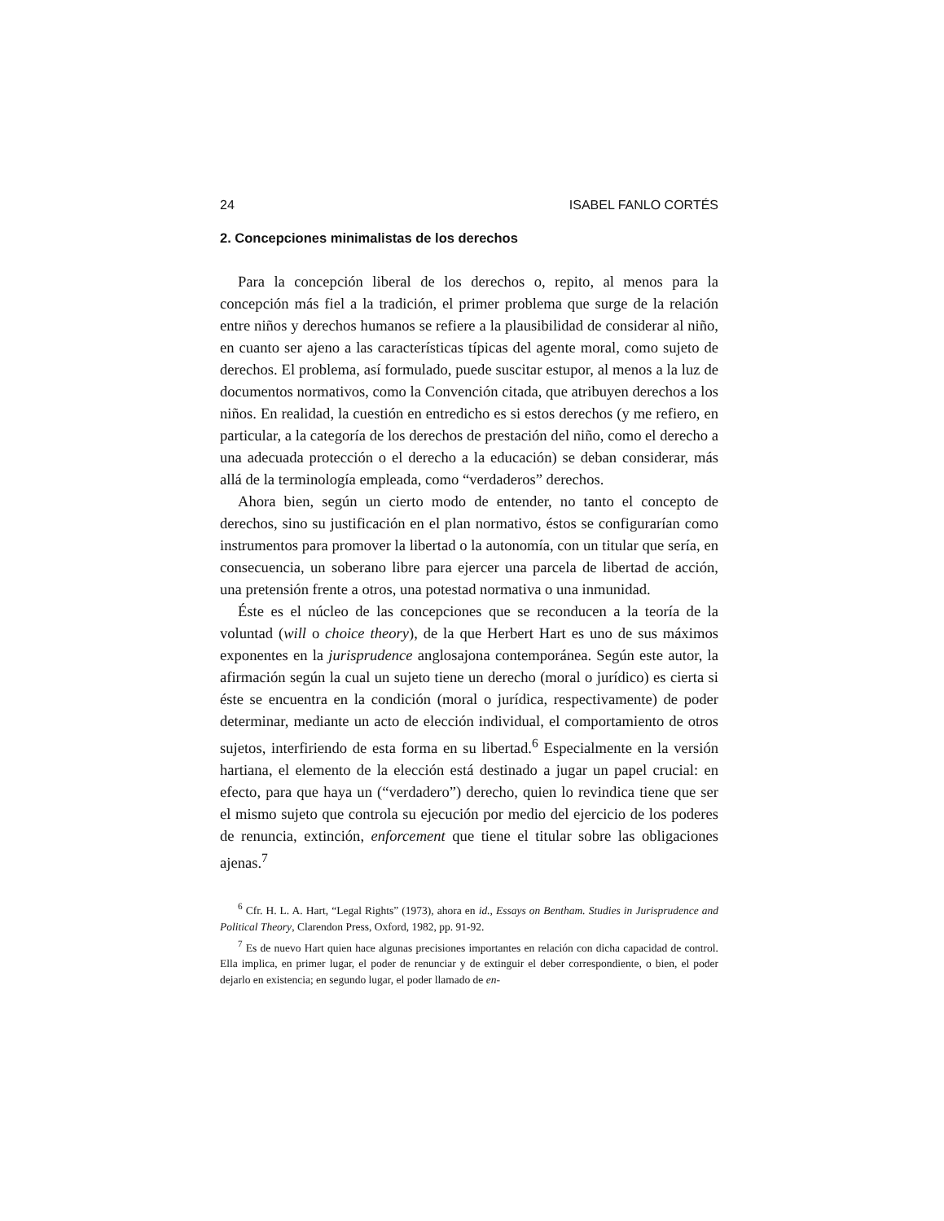24 ISABEL FANLO CORTÉS
2. Concepciones minimalistas de los derechos
Para la concepción liberal de los derechos o, repito, al menos para la concepción más fiel a la tradición, el primer problema que surge de la relación entre niños y derechos humanos se refiere a la plausibilidad de considerar al niño, en cuanto ser ajeno a las características típicas del agente moral, como sujeto de derechos. El problema, así formulado, puede suscitar estupor, al menos a la luz de documentos normativos, como la Convención citada, que atribuyen derechos a los niños. En realidad, la cuestión en entredicho es si estos derechos (y me refiero, en particular, a la categoría de los derechos de prestación del niño, como el derecho a una adecuada protección o el derecho a la educación) se deban considerar, más allá de la terminología empleada, como “verdaderos” derechos.
Ahora bien, según un cierto modo de entender, no tanto el concepto de derechos, sino su justificación en el plan normativo, éstos se configurarían como instrumentos para promover la libertad o la autonomía, con un titular que sería, en consecuencia, un soberano libre para ejercer una parcela de libertad de acción, una pretensión frente a otros, una potestad normativa o una inmunidad.
Éste es el núcleo de las concepciones que se reconducen a la teoría de la voluntad (will o choice theory), de la que Herbert Hart es uno de sus máximos exponentes en la jurisprudence anglosajona contemporánea. Según este autor, la afirmación según la cual un sujeto tiene un derecho (moral o jurídico) es cierta si éste se encuentra en la condición (moral o jurídica, respectivamente) de poder determinar, mediante un acto de elección individual, el comportamiento de otros sujetos, interfiriendo de esta forma en su libertad.<sup>6</sup> Especialmente en la versión hartiana, el elemento de la elección está destinado a jugar un papel crucial: en efecto, para que haya un (“verdadero”) derecho, quien lo revindica tiene que ser el mismo sujeto que controla su ejecución por medio del ejercicio de los poderes de renuncia, extinción, enforcement que tiene el titular sobre las obligaciones ajenas.<sup>7</sup>
<sup>6</sup> Cfr. H. L. A. Hart, “Legal Rights” (1973), ahora en id., Essays on Bentham. Studies in Jurisprudence and Political Theory, Clarendon Press, Oxford, 1982, pp. 91-92.
<sup>7</sup> Es de nuevo Hart quien hace algunas precisiones importantes en relación con dicha capacidad de control. Ella implica, en primer lugar, el poder de renunciar y de extinguir el deber correspondiente, o bien, el poder dejarlo en existencia; en segundo lugar, el poder llamado de en-